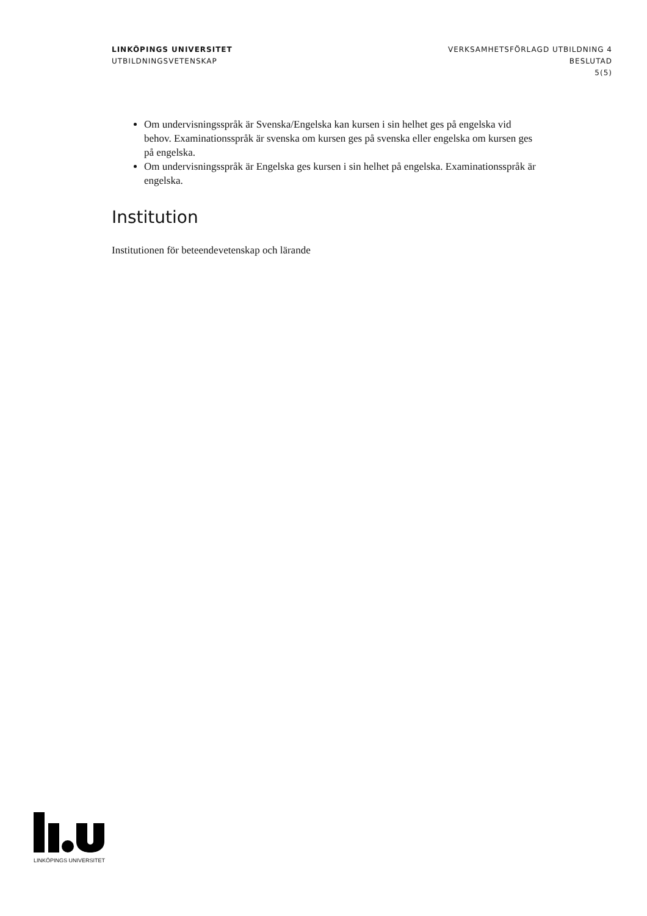LINKÖPINGS UNIVERSITET
UTBILDNINGSVETENSKAP
VERKSAMHETSFÖRLAGD UTBILDNING 4
BESLUTAD
5(5)
Om undervisningsspråk är Svenska/Engelska kan kursen i sin helhet ges på engelska vid behov. Examinationsspråk är svenska om kursen ges på svenska eller engelska om kursen ges på engelska.
Om undervisningsspråk är Engelska ges kursen i sin helhet på engelska. Examinationsspråk är engelska.
Institution
Institutionen för beteendevetenskap och lärande
LINKÖPINGS UNIVERSITET